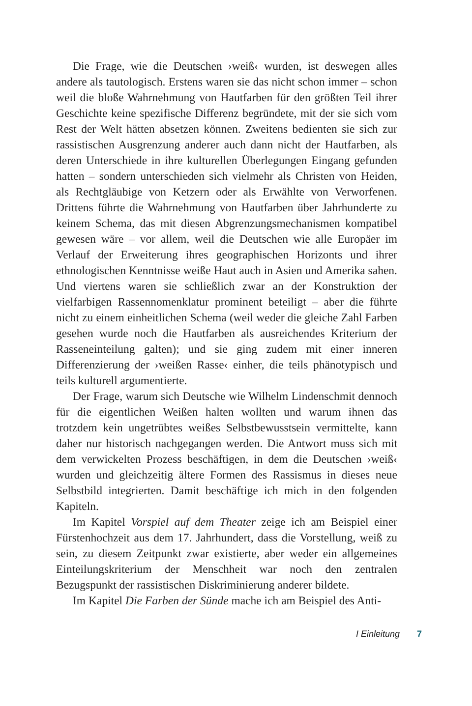Die Frage, wie die Deutschen ›weiß‹ wurden, ist deswegen alles andere als tautologisch. Erstens waren sie das nicht schon immer – schon weil die bloße Wahrnehmung von Hautfarben für den größten Teil ihrer Geschichte keine spezifische Differenz begründete, mit der sie sich vom Rest der Welt hätten absetzen können. Zweitens bedienten sie sich zur rassistischen Ausgrenzung anderer auch dann nicht der Hautfarben, als deren Unterschiede in ihre kulturellen Überlegungen Eingang gefunden hatten – sondern unterschieden sich vielmehr als Christen von Heiden, als Rechtgläubige von Ketzern oder als Erwählte von Verworfenen. Drittens führte die Wahrnehmung von Hautfarben über Jahrhunderte zu keinem Schema, das mit diesen Abgrenzungsmechanismen kompatibel gewesen wäre – vor allem, weil die Deutschen wie alle Europäer im Verlauf der Erweiterung ihres geographischen Horizonts und ihrer ethnologischen Kenntnisse weiße Haut auch in Asien und Amerika sahen. Und viertens waren sie schließlich zwar an der Konstruktion der vielfarbigen Rassennomenklatur prominent beteiligt – aber die führte nicht zu einem einheitlichen Schema (weil weder die gleiche Zahl Farben gesehen wurde noch die Hautfarben als ausreichendes Kriterium der Rasseneinteilung galten); und sie ging zudem mit einer inneren Differenzierung der ›weißen Rasse‹ einher, die teils phänotypisch und teils kulturell argumentierte.
Der Frage, warum sich Deutsche wie Wilhelm Lindenschmit dennoch für die eigentlichen Weißen halten wollten und warum ihnen das trotzdem kein ungetrübtes weißes Selbstbewusstsein vermittelte, kann daher nur historisch nachgegangen werden. Die Antwort muss sich mit dem verwickelten Prozess beschäftigen, in dem die Deutschen ›weiß‹ wurden und gleichzeitig ältere Formen des Rassismus in dieses neue Selbstbild integrierten. Damit beschäftige ich mich in den folgenden Kapiteln.
Im Kapitel Vorspiel auf dem Theater zeige ich am Beispiel einer Fürstenhochzeit aus dem 17. Jahrhundert, dass die Vorstellung, weiß zu sein, zu diesem Zeitpunkt zwar existierte, aber weder ein allgemeines Einteilungskriterium der Menschheit war noch den zentralen Bezugspunkt der rassistischen Diskriminierung anderer bildete.
Im Kapitel Die Farben der Sünde mache ich am Beispiel des Anti-
I Einleitung 7